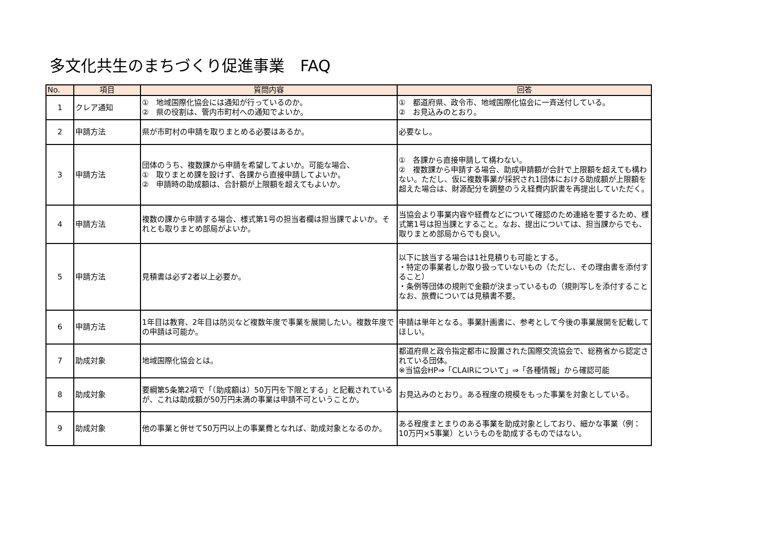多文化共生のまちづくり促進事業　FAQ
| No. | 項目 | 質問内容 | 回答 |
| --- | --- | --- | --- |
| 1 | クレア通知 | ① 地域国際化協会には通知が行っているのか。 ② 県の役割は、管内市町村への通知でよいか。 | ① 都道府県、政令市、地域国際化協会に一斉送付している。 ② お見込みのとおり。 |
| 2 | 申請方法 | 県が市町村の申請を取りまとめる必要はあるか。 | 必要なし。 |
| 3 | 申請方法 | 団体のうち、複数課から申請を希望してよいか。可能な場合、 ① 取りまとめ課を設けず、各課から直接申請してよいか。 ② 申請時の助成額は、合計額が上限額を超えてもよいか。 | ① 各課から直接申請して構わない。 ② 複数課から申請する場合、助成申請額が合計で上限額を超えても構わない。ただし、仮に複数事業が採択され1団体における助成額が上限額を超えた場合は、財源配分を調整のうえ経費内訳書を再提出していただく。 |
| 4 | 申請方法 | 複数の課から申請する場合、様式第1号の担当者欄は担当課でよいか。それとも取りまとめ部局がよいか。 | 当協会より事業内容や経費などについて確認のため連絡を要するため、様式第1号は担当課とすること。なお、提出については、担当課からでも、取りまとめ部局からでも良い。 |
| 5 | 申請方法 | 見積書は必ず2者以上必要か。 | 以下に該当する場合は1社見積りも可能とする。 ・特定の事業者しか取り扱っていないもの（ただし、その理由書を添付すること） ・条例等団体の規則で金額が決まっているもの（規則写しを添付すること なお、旅費については見積書不要。 |
| 6 | 申請方法 | 1年目は教育、2年目は防災など複数年度で事業を展開したい。複数年度での申請は可能か。 | 申請は単年となる。事業計画書に、参考として今後の事業展開を記載してほしい。 |
| 7 | 助成対象 | 地域国際化協会とは。 | 都道府県と政令指定都市に設置された国際交流協会で、総務省から認定されている団体。 ※当協会HP⇒「CLAIRについて」⇒「各種情報」から確認可能 |
| 8 | 助成対象 | 要綱第5条第2項で「（助成額は）50万円を下限とする」と記載されているが、これは助成額が50万円未満の事業は申請不可ということか。 | お見込みのとおり。ある程度の規模をもった事業を対象としている。 |
| 9 | 助成対象 | 他の事業と併せて50万円以上の事業費となれば、助成対象となるのか。 | ある程度まとまりのある事業を助成対象としており、細かな事業（例：10万円×5事業）というものを助成するものではない。 |